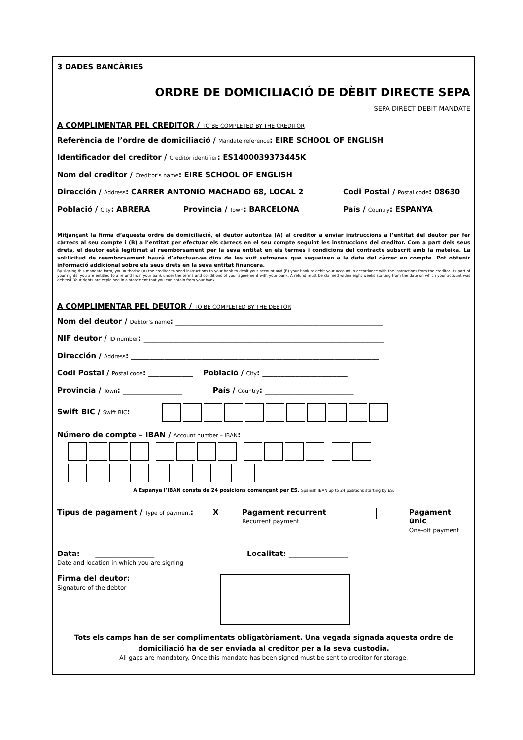3 DADES BANCÀRIES
ORDRE DE DOMICILIACIÓ DE DÈBIT DIRECTE SEPA
SEPA DIRECT DEBIT MANDATE
A COMPLIMENTAR PEL CREDITOR / TO BE COMPLETED BY THE CREDITOR
Referència de l’ordre de domiciliació / Mandate reference: EIRE SCHOOL OF ENGLISH
Identificador del creditor / Creditor identifier: ES1400039373445K
Nom del creditor / Creditor’s name: EIRE SCHOOL OF ENGLISH
Dirección / Address: CARRER ANTONIO MACHADO 68, LOCAL 2 Codi Postal / Postal code: 08630
Població / City: ABRERA Provincia / Town: BARCELONA País / Country: ESPANYA
Mitjançant la firma d’aquesta ordre de domiciliació, el deutor autoritza (A) al creditor a enviar instruccions a l’entitat del deutor per fer càrrecs al seu compte i (B) a l’entitat per efectuar els càrrecs en el seu compte seguint les instruccions del creditor. Com a part dels seus drets, el deutor està legitimat al reemborsament per la seva entitat en els termes i condicions del contracte subscrit amb la mateixa. La sol·licitud de reemborsament haurà d’efectuar-se dins de les vuit setmanes que segueixen a la data del càrrec en compte. Pot obtenir informació addicional sobre els seus drets en la seva entitat financera.
By signing this mandate form, you authorise (A) the creditor to send instructions to your bank to debit your account and (B) your bank to debit your account in accordance with the instructions from the creditor. As part of your rights, you are entitled to a refund from your bank under the terms and conditions of your agreement with your bank. A refund must be claimed within eight weeks starting from the date on which your account was debited. Your rights are explained in a statement that you can obtain from your bank.
A COMPLIMENTAR PEL DEUTOR / TO BE COMPLETED BY THE DEBTOR
Nom del deutor / Debtor’s name: ________________________________________________________
NIF deutor / ID number: _________________________________________________________________
Dirección / Address: ___________________________________________________________________
Codi Postal / Postal code: ____________ Població / City: _______________________
Provincia / Town: ________________ País / Country: ________________________
Swift BIC / Swift BIC:
Número de compte – IBAN / Account number – IBAN:
A Espanya l’IBAN consta de 24 posicions començant per ES. Spanish IBAN up to 24 positions starting by ES.
Tipus de pagament / Type of payment: X Pagament recurrent
Recurrent payment Pagament únic
One-off payment
Data: ________________
Date and location in which you are signing Localitat: ________________
Firma del deutor:
Signature of the debtor
Tots els camps han de ser complimentats obligatòriament. Una vegada signada aquesta ordre de domiciliació ha de ser enviada al creditor per a la seva custodia.
All gaps are mandatory. Once this mandate has been signed must be sent to creditor for storage.